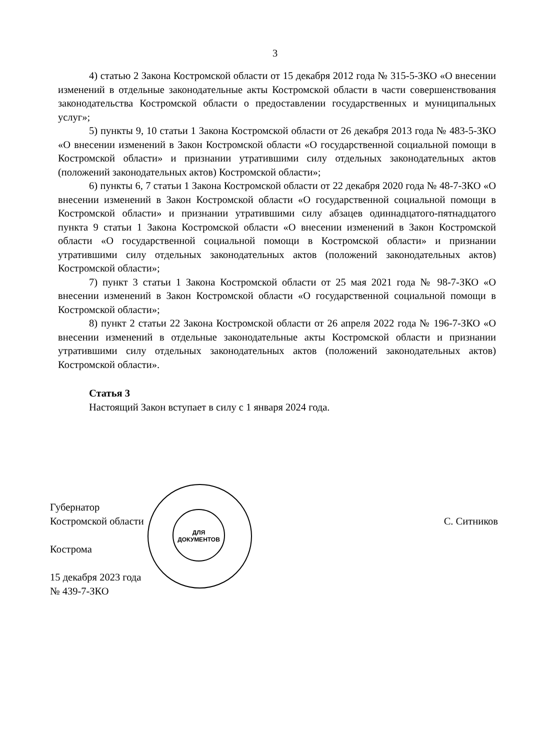3
4) статью 2 Закона Костромской области от 15 декабря 2012 года № 315-5-ЗКО «О внесении изменений в отдельные законодательные акты Костромской области в части совершенствования законодательства Костромской области о предоставлении государственных и муниципальных услуг»;
5) пункты 9, 10 статьи 1 Закона Костромской области от 26 декабря 2013 года № 483-5-ЗКО «О внесении изменений в Закон Костромской области «О государственной социальной помощи в Костромской области» и признании утратившими силу отдельных законодательных актов (положений законодательных актов) Костромской области»;
6) пункты 6, 7 статьи 1 Закона Костромской области от 22 декабря 2020 года № 48-7-ЗКО «О внесении изменений в Закон Костромской области «О государственной социальной помощи в Костромской области» и признании утратившими силу абзацев одиннадцатого-пятнадцатого пункта 9 статьи 1 Закона Костромской области «О внесении изменений в Закон Костромской области «О государственной социальной помощи в Костромской области» и признании утратившими силу отдельных законодательных актов (положений законодательных актов) Костромской области»;
7) пункт 3 статьи 1 Закона Костромской области от 25 мая 2021 года № 98-7-ЗКО «О внесении изменений в Закон Костромской области «О государственной социальной помощи в Костромской области»;
8) пункт 2 статьи 22 Закона Костромской области от 26 апреля 2022 года № 196-7-ЗКО «О внесении изменений в отдельные законодательные акты Костромской области и признании утратившими силу отдельных законодательных актов (положений законодательных актов) Костромской области».
Статья 3
Настоящий Закон вступает в силу с 1 января 2024 года.
ДЛЯ
ДОКУМЕНТОВ
Губернатор
Костромской области
С. Ситников
Кострома
15 декабря 2023 года
№ 439-7-ЗКО